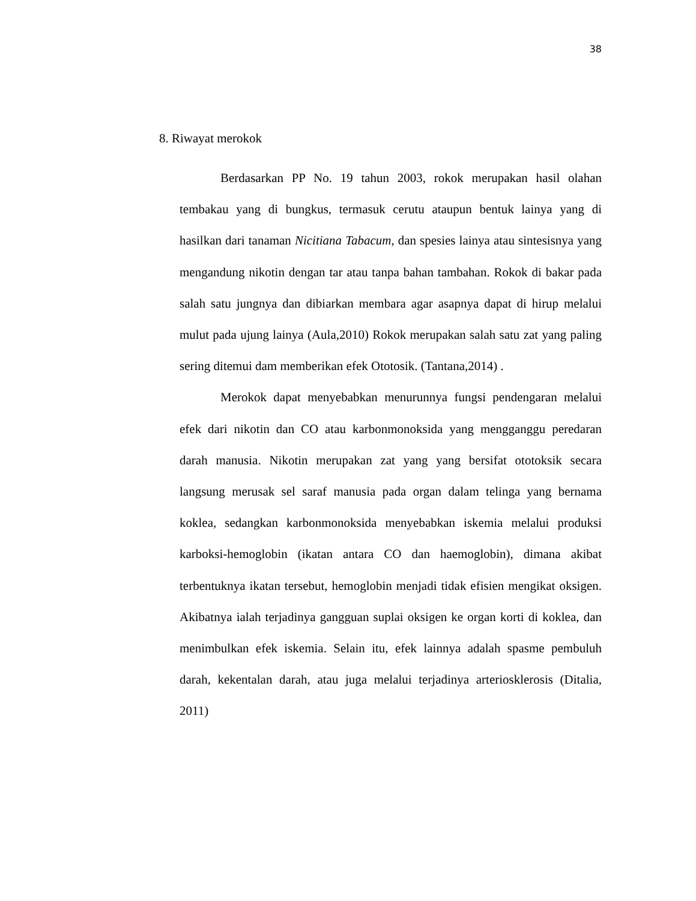38
8. Riwayat merokok
Berdasarkan PP No. 19 tahun 2003, rokok merupakan hasil olahan tembakau yang di bungkus, termasuk cerutu ataupun bentuk lainya yang di hasilkan dari tanaman Nicitiana Tabacum, dan spesies lainya atau sintesisnya yang mengandung nikotin dengan tar atau tanpa bahan tambahan. Rokok di bakar pada salah satu jungnya dan dibiarkan membara agar asapnya dapat di hirup melalui mulut pada ujung lainya (Aula,2010) Rokok merupakan salah satu zat yang paling sering ditemui dam memberikan efek Ototosik. (Tantana,2014) .
Merokok dapat menyebabkan menurunnya fungsi pendengaran melalui efek dari nikotin dan CO atau karbonmonoksida yang mengganggu peredaran darah manusia. Nikotin merupakan zat yang yang bersifat ototoksik secara langsung merusak sel saraf manusia pada organ dalam telinga yang bernama koklea, sedangkan karbonmonoksida menyebabkan iskemia melalui produksi karboksi-hemoglobin (ikatan antara CO dan haemoglobin), dimana akibat terbentuknya ikatan tersebut, hemoglobin menjadi tidak efisien mengikat oksigen. Akibatnya ialah terjadinya gangguan suplai oksigen ke organ korti di koklea, dan menimbulkan efek iskemia. Selain itu, efek lainnya adalah spasme pembuluh darah, kekentalan darah, atau juga melalui terjadinya arteriosklerosis (Ditalia, 2011)